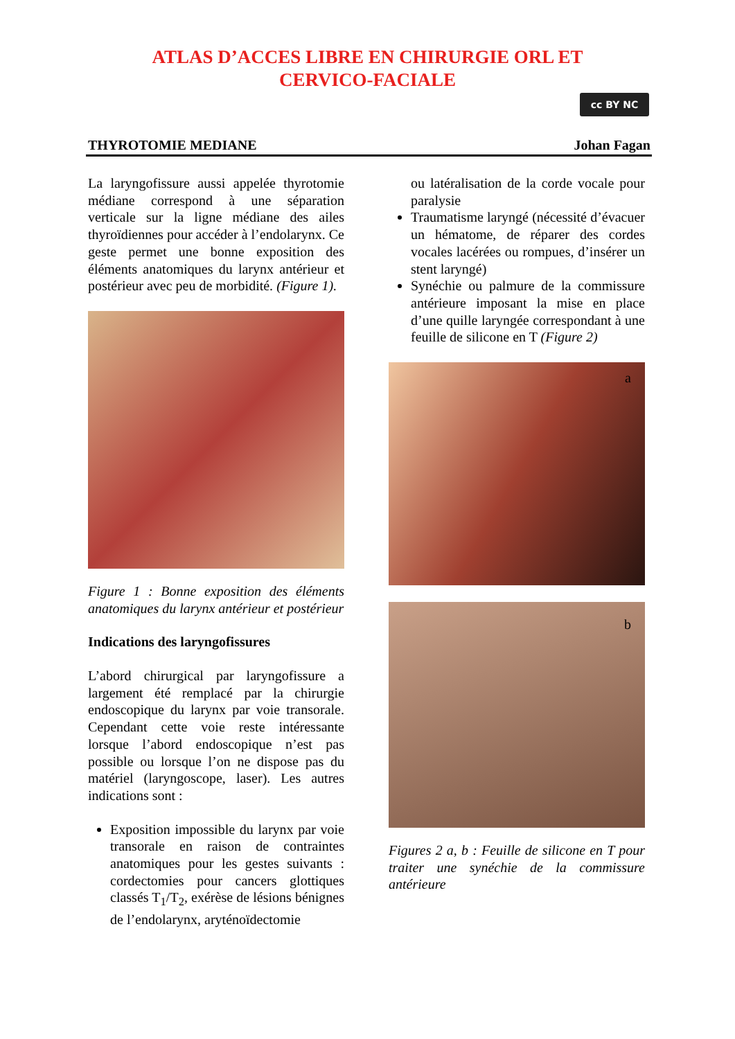ATLAS D’ACCES LIBRE EN CHIRURGIE ORL ET
CERVICO-FACIALE
cc BY NC
THYROTOMIE MEDIANE Johan Fagan
La laryngofissure aussi appelée thyrotomie médiane correspond à une séparation verticale sur la ligne médiane des ailes thyroïdiennes pour accéder à l’endolarynx. Ce geste permet une bonne exposition des éléments anatomiques du larynx antérieur et postérieur avec peu de morbidité. (Figure 1).
Figure 1 : Bonne exposition des éléments anatomiques du larynx antérieur et postérieur
Indications des laryngofissures
L’abord chirurgical par laryngofissure a largement été remplacé par la chirurgie endoscopique du larynx par voie transorale. Cependant cette voie reste intéressante lorsque l’abord endoscopique n’est pas possible ou lorsque l’on ne dispose pas du matériel (laryngoscope, laser). Les autres indications sont :
Exposition impossible du larynx par voie transorale en raison de contraintes anatomiques pour les gestes suivants : cordectomies pour cancers glottiques classés T<sub>1</sub>/T<sub>2</sub>, exérèse de lésions bénignes de l’endolarynx, aryténoïdectomie
ou latéralisation de la corde vocale pour paralysie
Traumatisme laryngé (nécessité d’évacuer un hématome, de réparer des cordes vocales lacérées ou rompues, d’insérer un stent laryngé)
Synéchie ou palmure de la commissure antérieure imposant la mise en place d’une quille laryngée correspondant à une feuille de silicone en T (Figure 2)
a
b
Figures 2 a, b : Feuille de silicone en T pour traiter une synéchie de la commissure antérieure